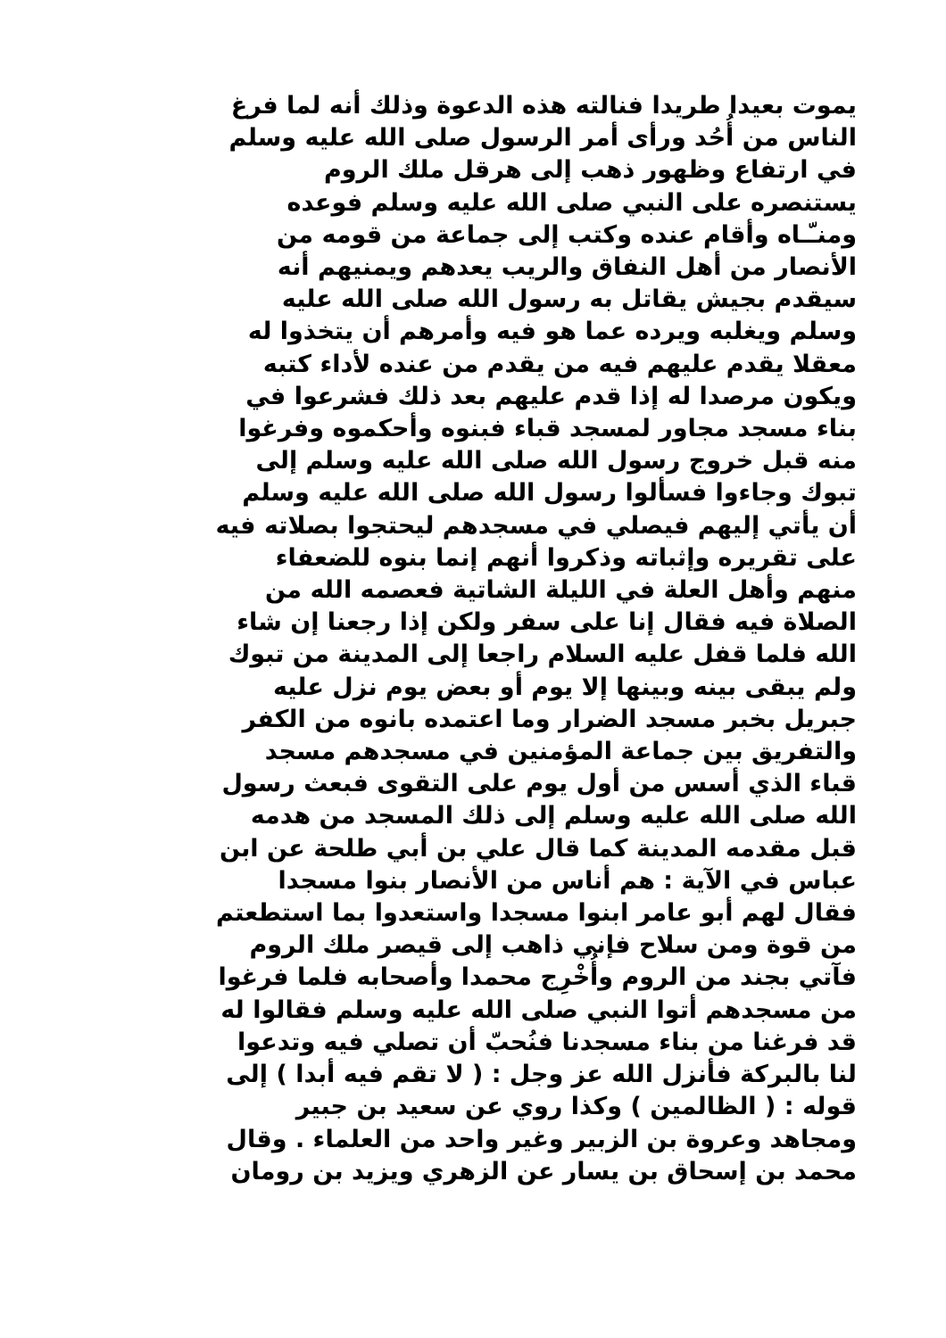يموت بعيدا طريدا فنالته هذه الدعوة وذلك أنه لما فرغ
الناس من أُحُد ورأى أمر الرسول صلى الله عليه وسلم
في ارتفاع وظهور ذهب إلى هرقل ملك الروم
يستنصره على النبي صلى الله عليه وسلم فوعده
ومنـّـاه وأقام عنده وكتب إلى جماعة من قومه من
الأنصار من أهل النفاق والريب يعدهم ويمنيهم أنه
سيقدم بجيش يقاتل به رسول الله صلى الله عليه
وسلم ويغلبه ويرده عما هو فيه وأمرهم أن يتخذوا له
معقلا يقدم عليهم فيه من يقدم من عنده لأداء كتبه
ويكون مرصدا له إذا قدم عليهم بعد ذلك فشرعوا في
بناء مسجد مجاور لمسجد قباء فبنوه وأحكموه وفرغوا
منه قبل خروج رسول الله صلى الله عليه وسلم إلى
تبوك وجاءوا فسألوا رسول الله صلى الله عليه وسلم
أن يأتي إليهم فيصلي في مسجدهم ليحتجوا بصلاته فيه
على تقريره وإثباته وذكروا أنهم إنما بنوه للضعفاء
منهم وأهل العلة في الليلة الشاتية فعصمه الله من
الصلاة فيه فقال إنا على سفر ولكن إذا رجعنا إن شاء
الله فلما قفل عليه السلام راجعا إلى المدينة من تبوك
ولم يبقى بينه وبينها إلا يوم أو بعض يوم نزل عليه
جبريل بخبر مسجد الضرار وما اعتمده بانوه من الكفر
والتفريق بين جماعة المؤمنين في مسجدهم مسجد
قباء الذي أسس من أول يوم على التقوى فبعث رسول
الله صلى الله عليه وسلم إلى ذلك المسجد من هدمه
قبل مقدمه المدينة كما قال علي بن أبي طلحة عن ابن
عباس في الآية : هم أناس من الأنصار بنوا مسجدا
فقال لهم أبو عامر ابنوا مسجدا واستعدوا بما استطعتم
من قوة ومن سلاح فإني ذاهب إلى قيصر ملك الروم
فآتي بجند من الروم وأُخْرِج محمدا وأصحابه فلما فرغوا
من مسجدهم أتوا النبي صلى الله عليه وسلم فقالوا له
قد فرغنا من بناء مسجدنا فنُحبّ أن تصلي فيه وتدعوا
لنا بالبركة فأنزل الله عز وجل : ( لا تقم فيه أبدا ) إلى
قوله : ( الظالمين ) وكذا روي عن سعيد بن جبير
ومجاهد وعروة بن الزبير وغير واحد من العلماء . وقال
محمد بن إسحاق بن يسار عن الزهري ويزيد بن رومان